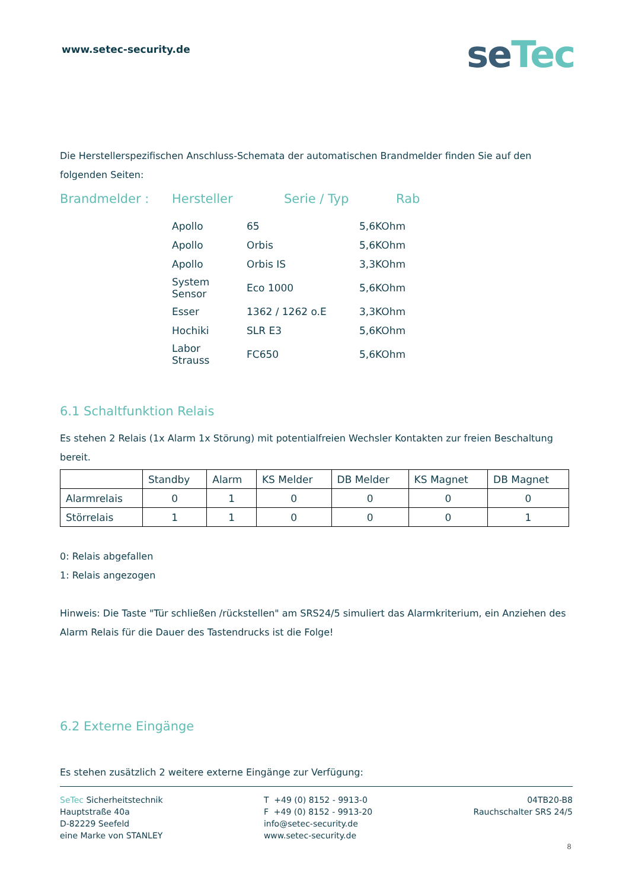www.setec-security.de
seTec
Die Herstellerspezifischen Anschluss-Schemata der automatischen Brandmelder finden Sie auf den folgenden Seiten:
Brandmelder : Hersteller Serie / Typ Rab
| Apollo | 65 | 5,6KOhm |
| Apollo | Orbis | 5,6KOhm |
| Apollo | Orbis IS | 3,3KOhm |
| System Sensor | Eco 1000 | 5,6KOhm |
| Esser | 1362 / 1262 o.E | 3,3KOhm |
| Hochiki | SLR E3 | 5,6KOhm |
| Labor Strauss | FC650 | 5,6KOhm |
6.1 Schaltfunktion Relais
Es stehen 2 Relais (1x Alarm 1x Störung) mit potentialfreien Wechsler Kontakten zur freien Beschaltung bereit.
| | Standby | Alarm | KS Melder | DB Melder | KS Magnet | DB Magnet |
| --- | --- | --- | --- | --- | --- | --- |
| Alarmrelais | 0 | 1 | 0 | 0 | 0 | 0 |
| Störrelais | 1 | 1 | 0 | 0 | 0 | 1 |
0: Relais abgefallen
1: Relais angezogen
Hinweis: Die Taste "Tür schließen /rückstellen" am SRS24/5 simuliert das Alarmkriterium, ein Anziehen des Alarm Relais für die Dauer des Tastendrucks ist die Folge!
6.2 Externe Eingänge
Es stehen zusätzlich 2 weitere externe Eingänge zur Verfügung:
SeTec Sicherheitstechnik
Hauptstraße 40a
D-82229 Seefeld
eine Marke von STANLEY
T +49 (0) 8152 - 9913-0
F +49 (0) 8152 - 9913-20
info@setec-security.de
www.setec-security.de
04TB20-B8
Rauchschalter SRS 24/5
8